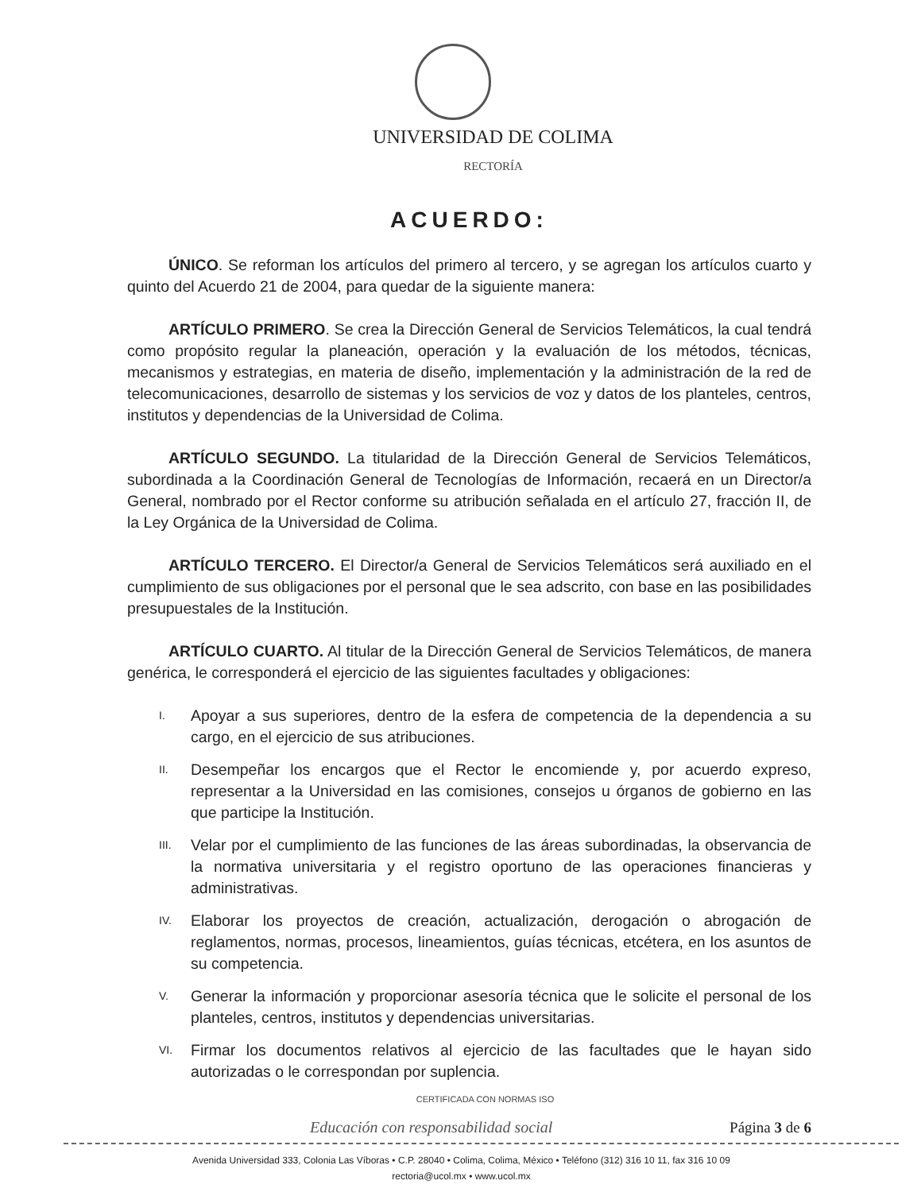UNIVERSIDAD DE COLIMA
RECTORÍA
ACUERDO:
ÚNICO. Se reforman los artículos del primero al tercero, y se agregan los artículos cuarto y quinto del Acuerdo 21 de 2004, para quedar de la siguiente manera:
ARTÍCULO PRIMERO. Se crea la Dirección General de Servicios Telemáticos, la cual tendrá como propósito regular la planeación, operación y la evaluación de los métodos, técnicas, mecanismos y estrategias, en materia de diseño, implementación y la administración de la red de telecomunicaciones, desarrollo de sistemas y los servicios de voz y datos de los planteles, centros, institutos y dependencias de la Universidad de Colima.
ARTÍCULO SEGUNDO. La titularidad de la Dirección General de Servicios Telemáticos, subordinada a la Coordinación General de Tecnologías de Información, recaerá en un Director/a General, nombrado por el Rector conforme su atribución señalada en el artículo 27, fracción II, de la Ley Orgánica de la Universidad de Colima.
ARTÍCULO TERCERO. El Director/a General de Servicios Telemáticos será auxiliado en el cumplimiento de sus obligaciones por el personal que le sea adscrito, con base en las posibilidades presupuestales de la Institución.
ARTÍCULO CUARTO. Al titular de la Dirección General de Servicios Telemáticos, de manera genérica, le corresponderá el ejercicio de las siguientes facultades y obligaciones:
I. Apoyar a sus superiores, dentro de la esfera de competencia de la dependencia a su cargo, en el ejercicio de sus atribuciones.
II. Desempeñar los encargos que el Rector le encomiende y, por acuerdo expreso, representar a la Universidad en las comisiones, consejos u órganos de gobierno en las que participe la Institución.
III. Velar por el cumplimiento de las funciones de las áreas subordinadas, la observancia de la normativa universitaria y el registro oportuno de las operaciones financieras y administrativas.
IV. Elaborar los proyectos de creación, actualización, derogación o abrogación de reglamentos, normas, procesos, lineamientos, guías técnicas, etcétera, en los asuntos de su competencia.
V. Generar la información y proporcionar asesoría técnica que le solicite el personal de los planteles, centros, institutos y dependencias universitarias.
VI. Firmar los documentos relativos al ejercicio de las facultades que le hayan sido autorizadas o le correspondan por suplencia.
CERTIFICADA CON NORMAS ISO
Educación con responsabilidad social Página 3 de 6
Avenida Universidad 333, Colonia Las Víboras • C.P. 28040 • Colima, Colima, México • Teléfono (312) 316 10 11, fax 316 10 09
rectoria@ucol.mx • www.ucol.mx